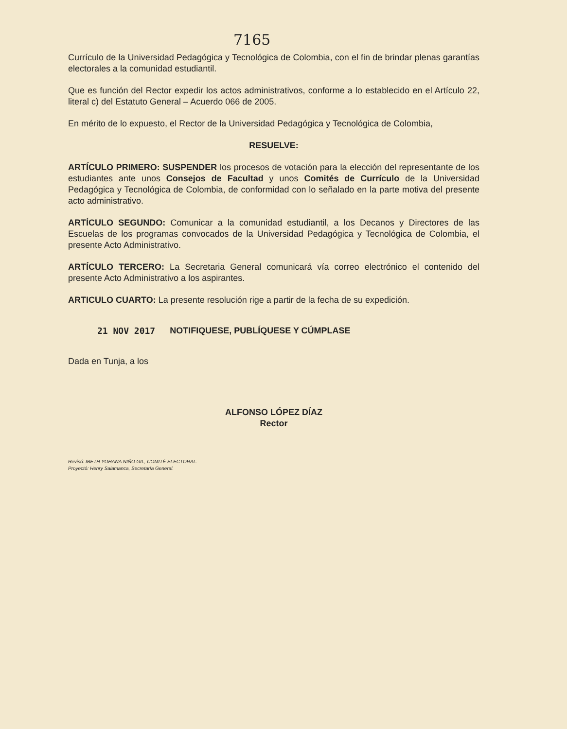7165
Currículo de la Universidad Pedagógica y Tecnológica de Colombia, con el fin de brindar plenas garantías electorales a la comunidad estudiantil.
Que es función del Rector expedir los actos administrativos, conforme a lo establecido en el Artículo 22, literal c) del Estatuto General – Acuerdo 066 de 2005.
En mérito de lo expuesto, el Rector de la Universidad Pedagógica y Tecnológica de Colombia,
RESUELVE:
ARTÍCULO PRIMERO: SUSPENDER los procesos de votación para la elección del representante de los estudiantes ante unos Consejos de Facultad y unos Comités de Currículo de la Universidad Pedagógica y Tecnológica de Colombia, de conformidad con lo señalado en la parte motiva del presente acto administrativo.
ARTÍCULO SEGUNDO: Comunicar a la comunidad estudiantil, a los Decanos y Directores de las Escuelas de los programas convocados de la Universidad Pedagógica y Tecnológica de Colombia, el presente Acto Administrativo.
ARTÍCULO TERCERO: La Secretaria General comunicará vía correo electrónico el contenido del presente Acto Administrativo a los aspirantes.
ARTICULO CUARTO: La presente resolución rige a partir de la fecha de su expedición.
21 NOV 2017 NOTIFIQUESE, PUBLÍQUESE Y CÚMPLASE
Dada en Tunja, a los
ALFONSO LÓPEZ DÍAZ
Rector
Revisó: IBETH YOHANA NIÑO GIL, COMITÉ ELECTORAL.
Proyectó: Henry Salamanca, Secretaría General.